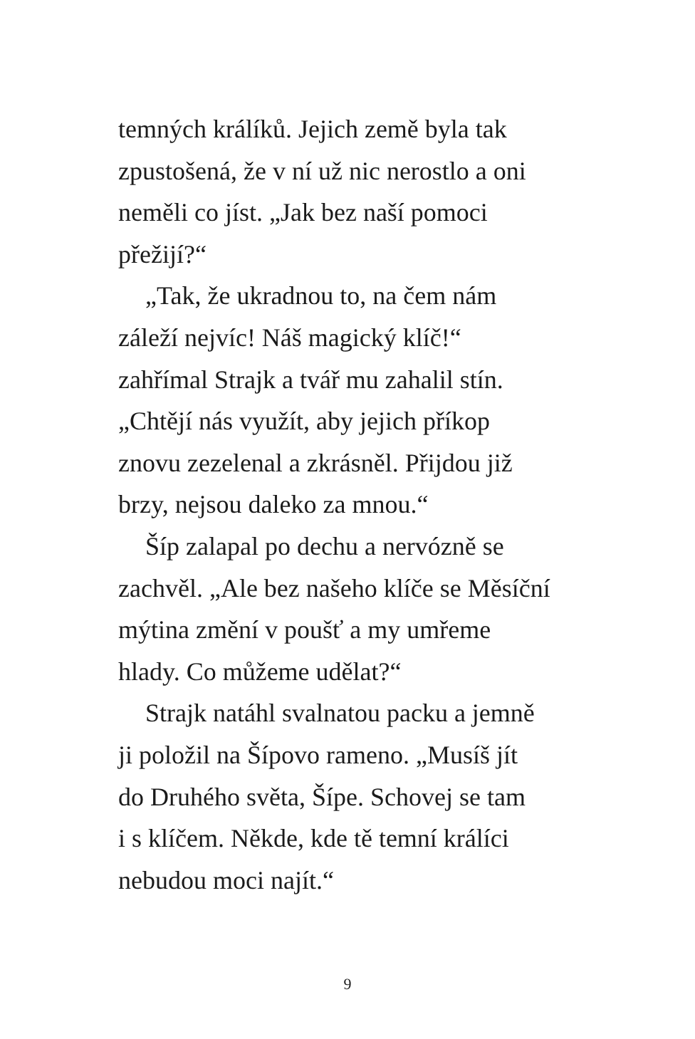temných králíků. Jejich země byla tak
zpustošená, že v ní už nic nerostlo a oni
neměli co jíst. „Jak bez naší pomoci
přežijí?“
„Tak, že ukradnou to, na čem nám
záleží nejvíc! Náš magický klíč!“
zahřímal Strajk a tvář mu zahalil stín.
„Chtějí nás využít, aby jejich příkop
znovu zezelenal a zkrásněl. Přijdou již
brzy, nejsou daleko za mnou.“
Šíp zalapal po dechu a nervózně se
zachvěl. „Ale bez našeho klíče se Měsíční
mýtina změní v poušť a my umřeme
hlady. Co můžeme udělat?“
Strajk natáhl svalnatou packu a jemně
ji položil na Šípovo rameno. „Musíš jít
do Druhého světa, Šípe. Schovej se tam
i s klíčem. Někde, kde tě temní králíci
nebudou moci najít.“
9